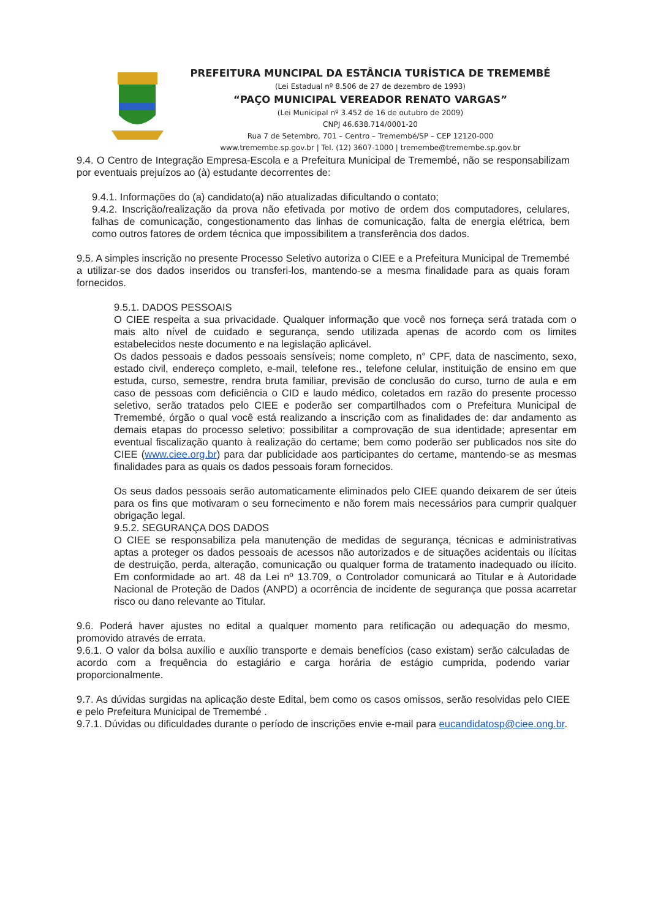PREFEITURA MUNCIPAL DA ESTÂNCIA TURÍSTICA DE TREMEMBÉ
(Lei Estadual nº 8.506 de 27 de dezembro de 1993)
“PAÇO MUNICIPAL VEREADOR RENATO VARGAS”
(Lei Municipal nº 3.452 de 16 de outubro de 2009)
CNPJ 46.638.714/0001-20
Rua 7 de Setembro, 701 – Centro – Tremembé/SP – CEP 12120-000
www.tremembe.sp.gov.br | Tel. (12) 3607-1000 | tremembe@tremembe.sp.gov.br
9.4. O Centro de Integração Empresa-Escola e a Prefeitura Municipal de Tremembé, não se responsabilizam por eventuais prejuízos ao (à) estudante decorrentes de:
9.4.1. Informações do (a) candidato(a) não atualizadas dificultando o contato;
9.4.2. Inscrição/realização da prova não efetivada por motivo de ordem dos computadores, celulares, falhas de comunicação, congestionamento das linhas de comunicação, falta de energia elétrica, bem como outros fatores de ordem técnica que impossibilitem a transferência dos dados.
9.5. A simples inscrição no presente Processo Seletivo autoriza o CIEE e a Prefeitura Municipal de Tremembé a utilizar-se dos dados inseridos ou transferi-los, mantendo-se a mesma finalidade para as quais foram fornecidos.
9.5.1. DADOS PESSOAIS
O CIEE respeita a sua privacidade. Qualquer informação que você nos forneça será tratada com o mais alto nível de cuidado e segurança, sendo utilizada apenas de acordo com os limites estabelecidos neste documento e na legislação aplicável.
Os dados pessoais e dados pessoais sensíveis; nome completo, n° CPF, data de nascimento, sexo, estado civil, endereço completo, e-mail, telefone res., telefone celular, instituição de ensino em que estuda, curso, semestre, rendra bruta familiar, previsão de conclusão do curso, turno de aula e em caso de pessoas com deficiência o CID e laudo médico, coletados em razão do presente processo seletivo, serão tratados pelo CIEE e poderão ser compartilhados com o Prefeitura Municipal de Tremembé, órgão o qual você está realizando a inscrição com as finalidades de: dar andamento as demais etapas do processo seletivo; possibilitar a comprovação de sua identidade; apresentar em eventual fiscalização quanto à realização do certame; bem como poderão ser publicados nos site do CIEE (www.ciee.org.br) para dar publicidade aos participantes do certame, mantendo-se as mesmas finalidades para as quais os dados pessoais foram fornecidos.
Os seus dados pessoais serão automaticamente eliminados pelo CIEE quando deixarem de ser úteis para os fins que motivaram o seu fornecimento e não forem mais necessários para cumprir qualquer obrigação legal.
9.5.2. SEGURANÇA DOS DADOS
O CIEE se responsabiliza pela manutenção de medidas de segurança, técnicas e administrativas aptas a proteger os dados pessoais de acessos não autorizados e de situações acidentais ou ilícitas de destruição, perda, alteração, comunicação ou qualquer forma de tratamento inadequado ou ilícito. Em conformidade ao art. 48 da Lei nº 13.709, o Controlador comunicará ao Titular e à Autoridade Nacional de Proteção de Dados (ANPD) a ocorrência de incidente de segurança que possa acarretar risco ou dano relevante ao Titular.
9.6. Poderá haver ajustes no edital a qualquer momento para retificação ou adequação do mesmo, promovido através de errata.
9.6.1. O valor da bolsa auxílio e auxílio transporte e demais benefícios (caso existam) serão calculadas de acordo com a frequência do estagiário e carga horária de estágio cumprida, podendo variar proporcionalmente.
9.7. As dúvidas surgidas na aplicação deste Edital, bem como os casos omissos, serão resolvidas pelo CIEE e pelo Prefeitura Municipal de Tremembé .
9.7.1. Dúvidas ou dificuldades durante o período de inscrições envie e-mail para eucandidatosp@ciee.ong.br.